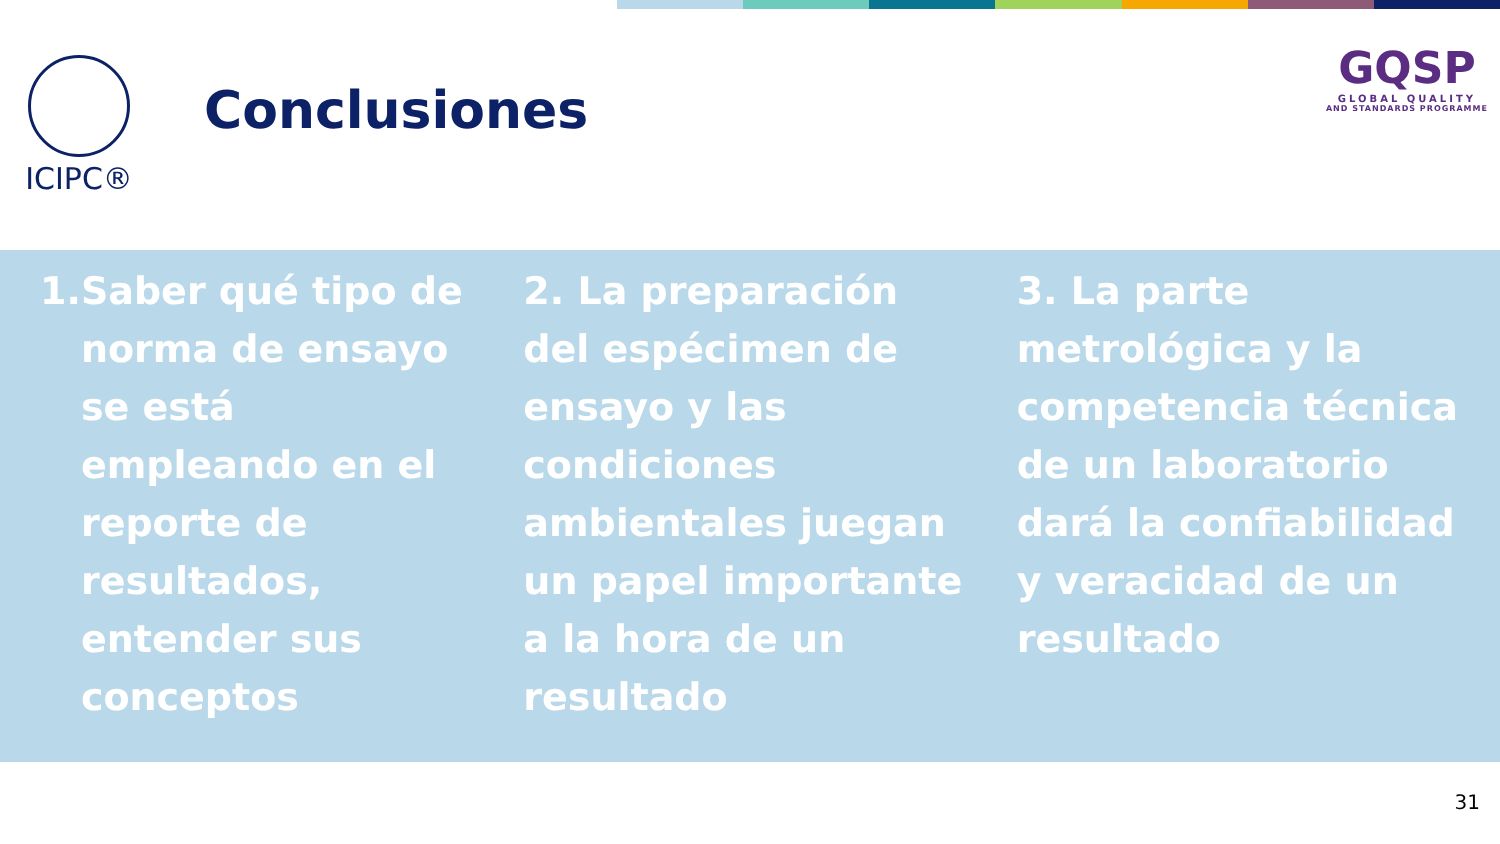ICIPC®
Conclusiones
GQSP
GLOBAL QUALITY
AND STANDARDS PROGRAMME
1. Saber qué tipo de norma de ensayo se está empleando en el reporte de resultados, entender sus conceptos
2. La preparación del espécimen de ensayo y las condiciones ambientales juegan un papel importante a la hora de un resultado
3. La parte metrológica y la competencia técnica de un laboratorio dará la confiabilidad y veracidad de un resultado
31